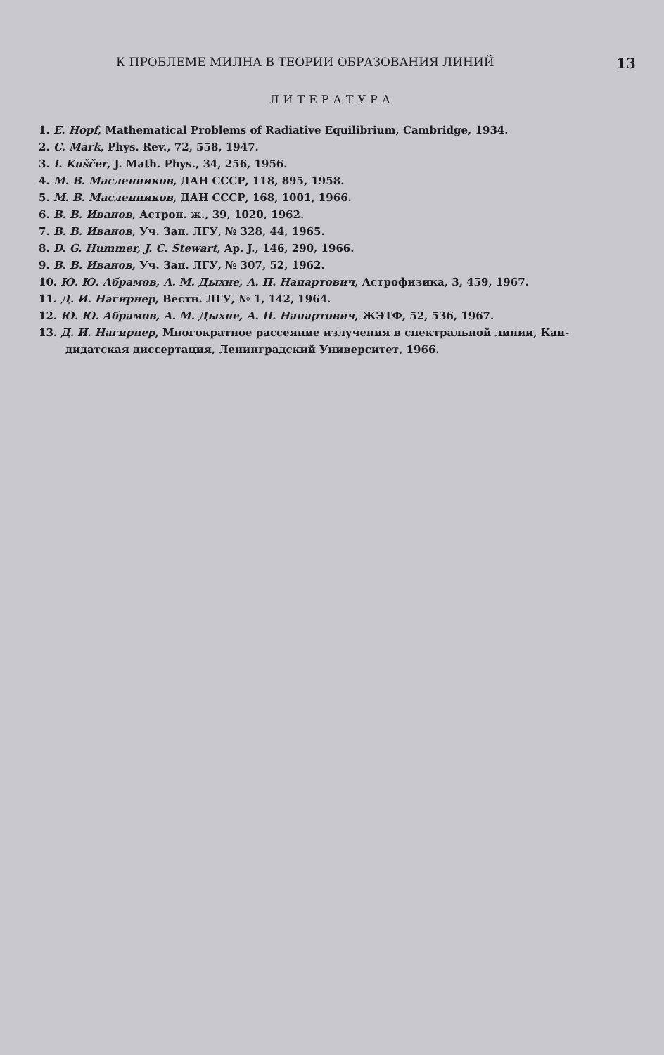К ПРОБЛЕМЕ МИЛНА В ТЕОРИИ ОБРАЗОВАНИЯ ЛИНИЙ 13
ЛИТЕРАТУРА
1. E. Hopf, Mathematical Problems of Radiative Equilibrium, Cambridge, 1934.
2. C. Mark, Phys. Rev., 72, 558, 1947.
3. I. Kuščer, J. Math. Phys., 34, 256, 1956.
4. М. В. Масленников, ДАН СССР, 118, 895, 1958.
5. М. В. Масленников, ДАН СССР, 168, 1001, 1966.
6. В. В. Иванов, Астрон. ж., 39, 1020, 1962.
7. В. В. Иванов, Уч. Зап. ЛГУ, № 328, 44, 1965.
8. D. G. Hummer, J. C. Stewart, Ap. J., 146, 290, 1966.
9. В. В. Иванов, Уч. Зап. ЛГУ, № 307, 52, 1962.
10. Ю. Ю. Абрамов, А. М. Дыхне, А. П. Напартович, Астрофизика, 3, 459, 1967.
11. Д. И. Нагирнер, Вестн. ЛГУ, № 1, 142, 1964.
12. Ю. Ю. Абрамов, А. М. Дыхне, А. П. Напартович, ЖЭТФ, 52, 536, 1967.
13. Д. И. Нагирнер, Многократное рассеяние излучения в спектральной линии, Кан-
дидатская диссертация, Ленинградский Университет, 1966.